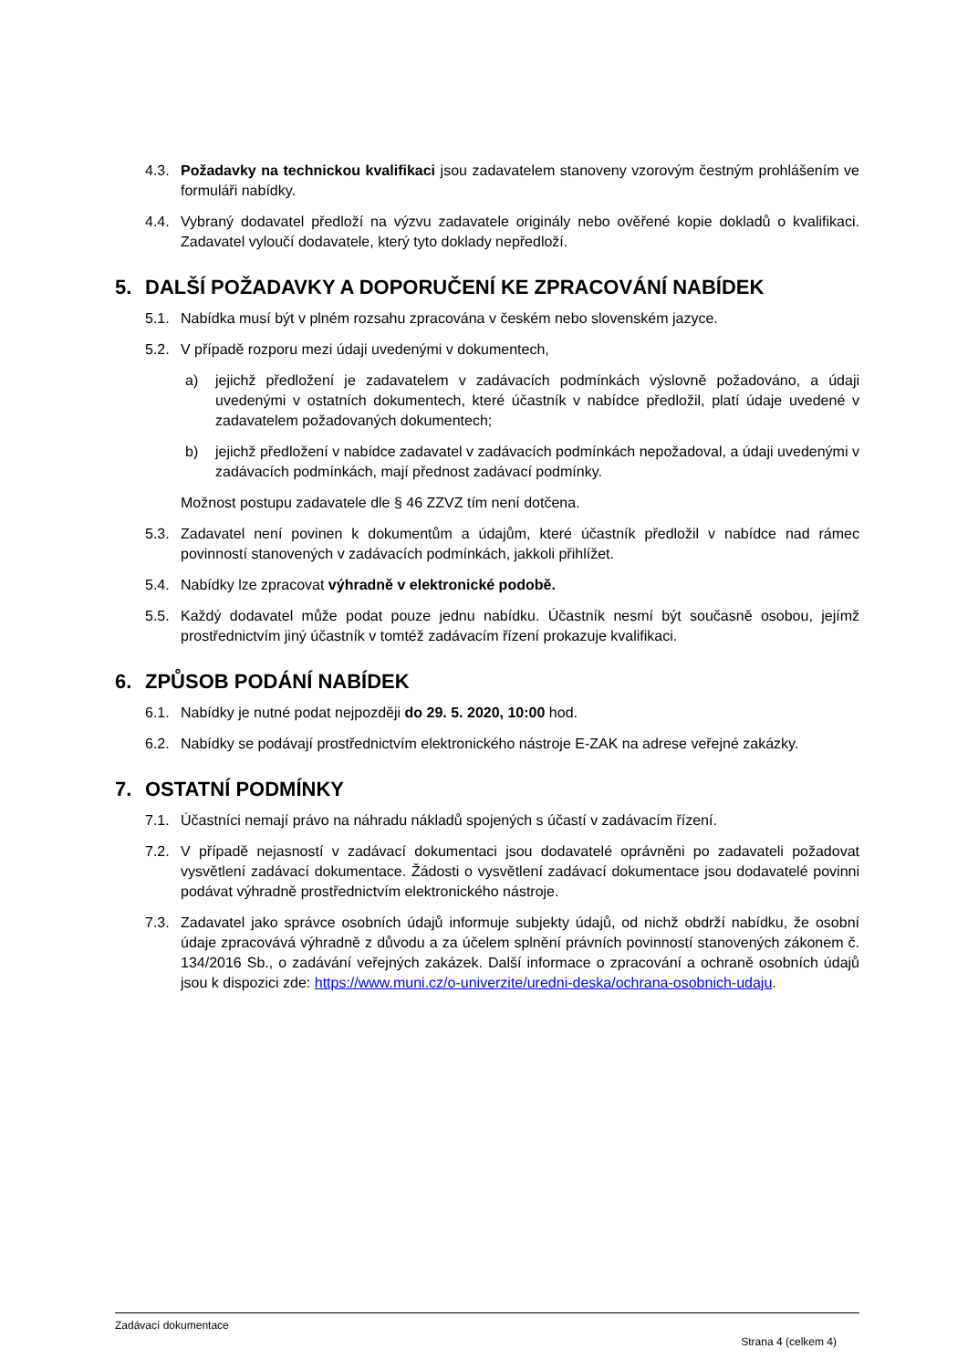4.3. Požadavky na technickou kvalifikaci jsou zadavatelem stanoveny vzorovým čestným prohlášením ve formuláři nabídky.
4.4. Vybraný dodavatel předloží na výzvu zadavatele originály nebo ověřené kopie dokladů o kvalifikaci. Zadavatel vyloučí dodavatele, který tyto doklady nepředloží.
5. DALŠÍ POŽADAVKY A DOPORUČENÍ KE ZPRACOVÁNÍ NABÍDEK
5.1. Nabídka musí být v plném rozsahu zpracována v českém nebo slovenském jazyce.
5.2. V případě rozporu mezi údaji uvedenými v dokumentech,
a) jejichž předložení je zadavatelem v zadávacích podmínkách výslovně požadováno, a údaji uvedenými v ostatních dokumentech, které účastník v nabídce předložil, platí údaje uvedené v zadavatelem požadovaných dokumentech;
b) jejichž předložení v nabídce zadavatel v zadávacích podmínkách nepožadoval, a údaji uvedenými v zadávacích podmínkách, mají přednost zadávací podmínky.
Možnost postupu zadavatele dle § 46 ZZVZ tím není dotčena.
5.3. Zadavatel není povinen k dokumentům a údajům, které účastník předložil v nabídce nad rámec povinností stanovených v zadávacích podmínkách, jakkoli přihlížet.
5.4. Nabídky lze zpracovat výhradně v elektronické podobě.
5.5. Každý dodavatel může podat pouze jednu nabídku. Účastník nesmí být současně osobou, jejímž prostřednictvím jiný účastník v tomtéž zadávacím řízení prokazuje kvalifikaci.
6. ZPŮSOB PODÁNÍ NABÍDEK
6.1. Nabídky je nutné podat nejpozději do 29. 5. 2020, 10:00 hod.
6.2. Nabídky se podávají prostřednictvím elektronického nástroje E-ZAK na adrese veřejné zakázky.
7. OSTATNÍ PODMÍNKY
7.1. Účastníci nemají právo na náhradu nákladů spojených s účastí v zadávacím řízení.
7.2. V případě nejasností v zadávací dokumentaci jsou dodavatelé oprávněni po zadavateli požadovat vysvětlení zadávací dokumentace. Žádosti o vysvětlení zadávací dokumentace jsou dodavatelé povinni podávat výhradně prostřednictvím elektronického nástroje.
7.3. Zadavatel jako správce osobních údajů informuje subjekty údajů, od nichž obdrží nabídku, že osobní údaje zpracovává výhradně z důvodu a za účelem splnění právních povinností stanovených zákonem č. 134/2016 Sb., o zadávání veřejných zakázek. Další informace o zpracování a ochraně osobních údajů jsou k dispozici zde: https://www.muni.cz/o-univerzite/uredni-deska/ochrana-osobnich-udaju.
Zadávací dokumentace
Strana 4 (celkem 4)